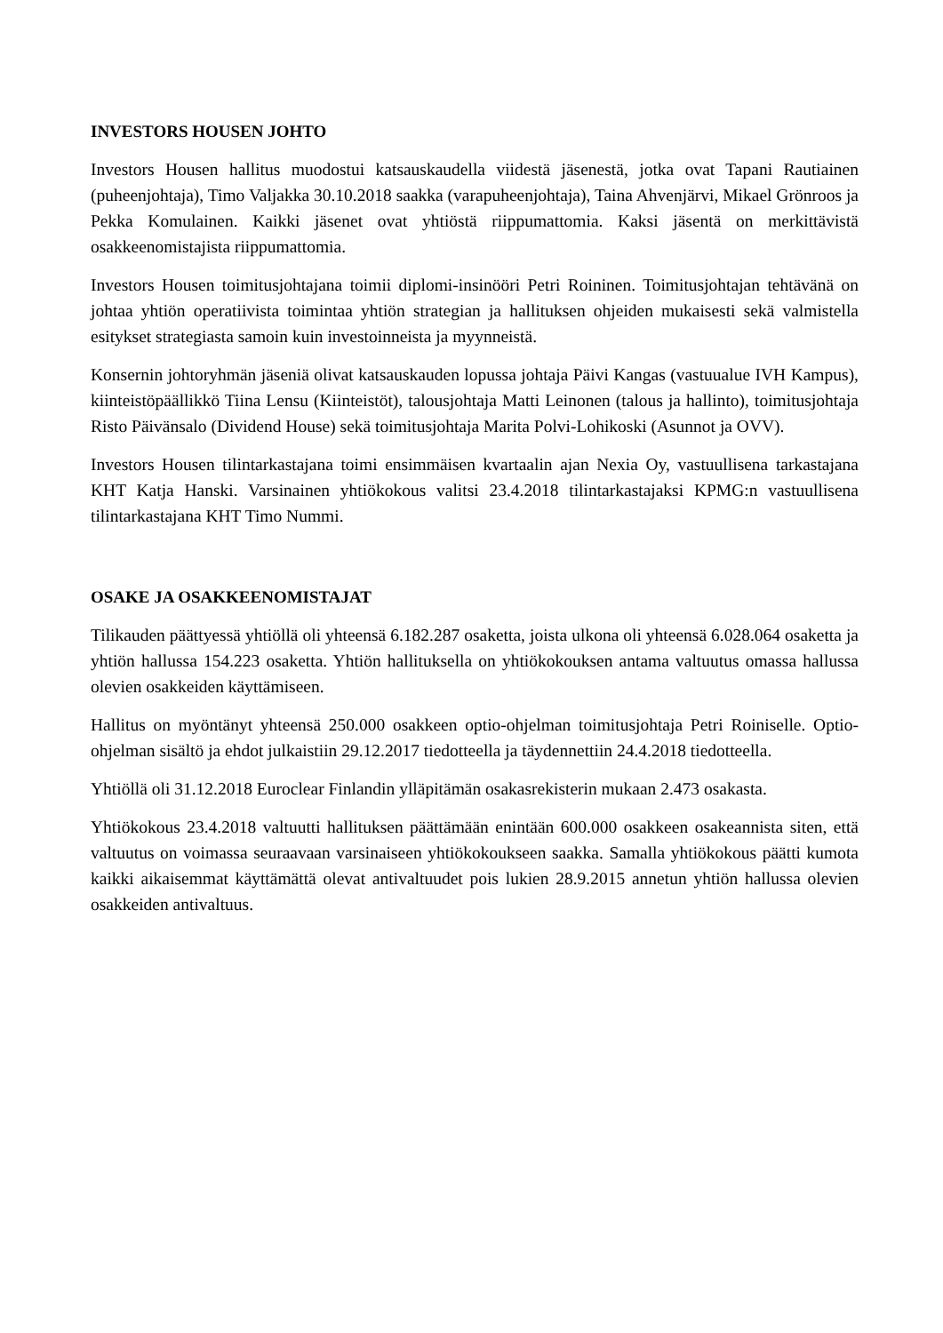INVESTORS HOUSEN JOHTO
Investors Housen hallitus muodostui katsauskaudella viidestä jäsenestä, jotka ovat Tapani Rautiainen (puheenjohtaja), Timo Valjakka 30.10.2018 saakka (varapuheenjohtaja), Taina Ahvenjärvi, Mikael Grönroos ja Pekka Komulainen. Kaikki jäsenet ovat yhtiöstä riippumattomia. Kaksi jäsentä on merkittävistä osakkeenomistajista riippumattomia.
Investors Housen toimitusjohtajana toimii diplomi-insinööri Petri Roininen. Toimitusjohtajan tehtävänä on johtaa yhtiön operatiivista toimintaa yhtiön strategian ja hallituksen ohjeiden mukaisesti sekä valmistella esitykset strategiasta samoin kuin investoinneista ja myynneistä.
Konsernin johtoryhmän jäseniä olivat katsauskauden lopussa johtaja Päivi Kangas (vastuualue IVH Kampus), kiinteistöpäällikkö Tiina Lensu (Kiinteistöt), talousjohtaja Matti Leinonen (talous ja hallinto), toimitusjohtaja Risto Päivänsalo (Dividend House) sekä toimitusjohtaja Marita Polvi-Lohikoski (Asunnot ja OVV).
Investors Housen tilintarkastajana toimi ensimmäisen kvartaalin ajan Nexia Oy, vastuullisena tarkastajana KHT Katja Hanski. Varsinainen yhtiökokous valitsi 23.4.2018 tilintarkastajaksi KPMG:n vastuullisena tilintarkastajana KHT Timo Nummi.
OSAKE JA OSAKKEENOMISTAJAT
Tilikauden päättyessä yhtiöllä oli yhteensä 6.182.287 osaketta, joista ulkona oli yhteensä 6.028.064 osaketta ja yhtiön hallussa 154.223 osaketta. Yhtiön hallituksella on yhtiökokouksen antama valtuutus omassa hallussa olevien osakkeiden käyttämiseen.
Hallitus on myöntänyt yhteensä 250.000 osakkeen optio-ohjelman toimitusjohtaja Petri Roiniselle. Optio-ohjelman sisältö ja ehdot julkaistiin 29.12.2017 tiedotteella ja täydennettiin 24.4.2018 tiedotteella.
Yhtiöllä oli 31.12.2018 Euroclear Finlandin ylläpitämän osakasrekisterin mukaan 2.473 osakasta.
Yhtiökokous 23.4.2018 valtuutti hallituksen päättämään enintään 600.000 osakkeen osakeannista siten, että valtuutus on voimassa seuraavaan varsinaiseen yhtiökokoukseen saakka. Samalla yhtiökokous päätti kumota kaikki aikaisemmat käyttämättä olevat antivaltuudet pois lukien 28.9.2015 annetun yhtiön hallussa olevien osakkeiden antivaltuus.